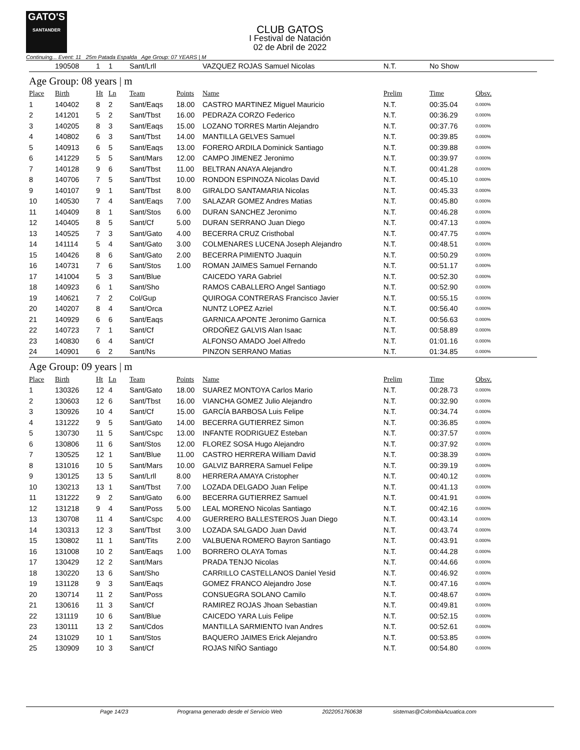GATO'S
SANTANDER
CLUB GATOS
I Festival de Natación
02 de Abril de 2022
Continuing... Event: 11 25m Patada Espalda Age Group: 07 YEARS | M
| | 190508 | 1 | 1 | Sant/Lrll | | VAZQUEZ ROJAS Samuel Nicolas | N.T. | No Show | |
Age Group: 08 years | m
| Place | Birth | Ht | Ln | Team | Points | Name | Prelim | Time | Obsv. |
| 1 | 140402 | 8 | 2 | Sant/Eaqs | 18.00 | CASTRO MARTINEZ Miguel Mauricio | N.T. | 00:35.04 | 0.000% |
| 2 | 141201 | 5 | 2 | Sant/Tbst | 16.00 | PEDRAZA CORZO Federico | N.T. | 00:36.29 | 0.000% |
| 3 | 140205 | 8 | 3 | Sant/Eaqs | 15.00 | LOZANO TORRES Martin Alejandro | N.T. | 00:37.76 | 0.000% |
| 4 | 140802 | 6 | 3 | Sant/Tbst | 14.00 | MANTILLA GELVES Samuel | N.T. | 00:39.85 | 0.000% |
| 5 | 140913 | 6 | 5 | Sant/Eaqs | 13.00 | FORERO ARDILA Dominick Santiago | N.T. | 00:39.88 | 0.000% |
| 6 | 141229 | 5 | 5 | Sant/Mars | 12.00 | CAMPO JIMENEZ Jeronimo | N.T. | 00:39.97 | 0.000% |
| 7 | 140128 | 9 | 6 | Sant/Tbst | 11.00 | BELTRAN ANAYA Alejandro | N.T. | 00:41.28 | 0.000% |
| 8 | 140706 | 7 | 5 | Sant/Tbst | 10.00 | RONDON ESPINOZA Nicolas David | N.T. | 00:45.10 | 0.000% |
| 9 | 140107 | 9 | 1 | Sant/Tbst | 8.00 | GIRALDO SANTAMARIA Nicolas | N.T. | 00:45.33 | 0.000% |
| 10 | 140530 | 7 | 4 | Sant/Eaqs | 7.00 | SALAZAR GOMEZ Andres Matias | N.T. | 00:45.80 | 0.000% |
| 11 | 140409 | 8 | 1 | Sant/Stos | 6.00 | DURAN SANCHEZ Jeronimo | N.T. | 00:46.28 | 0.000% |
| 12 | 140405 | 8 | 5 | Sant/Cf | 5.00 | DURAN SERRANO Juan Diego | N.T. | 00:47.13 | 0.000% |
| 13 | 140525 | 7 | 3 | Sant/Gato | 4.00 | BECERRA CRUZ Cristhobal | N.T. | 00:47.75 | 0.000% |
| 14 | 141114 | 5 | 4 | Sant/Gato | 3.00 | COLMENARES LUCENA Joseph Alejandro | N.T. | 00:48.51 | 0.000% |
| 15 | 140426 | 8 | 6 | Sant/Gato | 2.00 | BECERRA PIMIENTO Juaquin | N.T. | 00:50.29 | 0.000% |
| 16 | 140731 | 7 | 6 | Sant/Stos | 1.00 | ROMAN JAIMES Samuel Fernando | N.T. | 00:51.17 | 0.000% |
| 17 | 141004 | 5 | 3 | Sant/Blue | | CAICEDO YARA Gabriel | N.T. | 00:52.30 | 0.000% |
| 18 | 140923 | 6 | 1 | Sant/Sho | | RAMOS CABALLERO Angel Santiago | N.T. | 00:52.90 | 0.000% |
| 19 | 140621 | 7 | 2 | Col/Gup | | QUIROGA CONTRERAS Francisco Javier | N.T. | 00:55.15 | 0.000% |
| 20 | 140207 | 8 | 4 | Sant/Orca | | NUNTZ LOPEZ Azriel | N.T. | 00:56.40 | 0.000% |
| 21 | 140929 | 6 | 6 | Sant/Eaqs | | GARNICA APONTE Jeronimo Garnica | N.T. | 00:56.63 | 0.000% |
| 22 | 140723 | 7 | 1 | Sant/Cf | | ORDOÑEZ GALVIS Alan Isaac | N.T. | 00:58.89 | 0.000% |
| 23 | 140830 | 6 | 4 | Sant/Cf | | ALFONSO AMADO Joel Alfredo | N.T. | 01:01.16 | 0.000% |
| 24 | 140901 | 6 | 2 | Sant/Ns | | PINZON SERRANO Matias | N.T. | 01:34.85 | 0.000% |
Age Group: 09 years | m
| Place | Birth | Ht | Ln | Team | Points | Name | Prelim | Time | Obsv. |
| 1 | 130326 | 12 | 4 | Sant/Gato | 18.00 | SUAREZ MONTOYA Carlos Mario | N.T. | 00:28.73 | 0.000% |
| 2 | 130603 | 12 | 6 | Sant/Tbst | 16.00 | VIANCHA GOMEZ Julio Alejandro | N.T. | 00:32.90 | 0.000% |
| 3 | 130926 | 10 | 4 | Sant/Cf | 15.00 | GARCÍA BARBOSA Luis Felipe | N.T. | 00:34.74 | 0.000% |
| 4 | 131222 | 9 | 5 | Sant/Gato | 14.00 | BECERRA GUTIERREZ Simon | N.T. | 00:36.85 | 0.000% |
| 5 | 130730 | 11 | 5 | Sant/Cspc | 13.00 | INFANTE RODRIGUEZ Esteban | N.T. | 00:37.57 | 0.000% |
| 6 | 130806 | 11 | 6 | Sant/Stos | 12.00 | FLOREZ SOSA Hugo Alejandro | N.T. | 00:37.92 | 0.000% |
| 7 | 130525 | 12 | 1 | Sant/Blue | 11.00 | CASTRO HERRERA William David | N.T. | 00:38.39 | 0.000% |
| 8 | 131016 | 10 | 5 | Sant/Mars | 10.00 | GALVIZ BARRERA Samuel Felipe | N.T. | 00:39.19 | 0.000% |
| 9 | 130125 | 13 | 5 | Sant/Lrll | 8.00 | HERRERA AMAYA Cristopher | N.T. | 00:40.12 | 0.000% |
| 10 | 130213 | 13 | 1 | Sant/Tbst | 7.00 | LOZADA DELGADO Juan Felipe | N.T. | 00:41.13 | 0.000% |
| 11 | 131222 | 9 | 2 | Sant/Gato | 6.00 | BECERRA GUTIERREZ Samuel | N.T. | 00:41.91 | 0.000% |
| 12 | 131218 | 9 | 4 | Sant/Poss | 5.00 | LEAL MORENO Nicolas Santiago | N.T. | 00:42.16 | 0.000% |
| 13 | 130708 | 11 | 4 | Sant/Cspc | 4.00 | GUERRERO BALLESTEROS Juan Diego | N.T. | 00:43.14 | 0.000% |
| 14 | 130313 | 12 | 3 | Sant/Tbst | 3.00 | LOZADA SALGADO Juan David | N.T. | 00:43.74 | 0.000% |
| 15 | 130802 | 11 | 1 | Sant/Tits | 2.00 | VALBUENA ROMERO Bayron Santiago | N.T. | 00:43.91 | 0.000% |
| 16 | 131008 | 10 | 2 | Sant/Eaqs | 1.00 | BORRERO OLAYA Tomas | N.T. | 00:44.28 | 0.000% |
| 17 | 130429 | 12 | 2 | Sant/Mars | | PRADA TENJO Nicolas | N.T. | 00:44.66 | 0.000% |
| 18 | 130220 | 13 | 6 | Sant/Sho | | CARRILLO CASTELLANOS Daniel Yesid | N.T. | 00:46.92 | 0.000% |
| 19 | 131128 | 9 | 3 | Sant/Eaqs | | GOMEZ FRANCO Alejandro Jose | N.T. | 00:47.16 | 0.000% |
| 20 | 130714 | 11 | 2 | Sant/Poss | | CONSUEGRA SOLANO Camilo | N.T. | 00:48.67 | 0.000% |
| 21 | 130616 | 11 | 3 | Sant/Cf | | RAMIREZ ROJAS Jhoan Sebastian | N.T. | 00:49.81 | 0.000% |
| 22 | 131119 | 10 | 6 | Sant/Blue | | CAICEDO YARA Luis Felipe | N.T. | 00:52.15 | 0.000% |
| 23 | 130111 | 13 | 2 | Sant/Cdos | | MANTILLA SARMIENTO Ivan Andres | N.T. | 00:52.61 | 0.000% |
| 24 | 131029 | 10 | 1 | Sant/Stos | | BAQUERO JAIMES Erick Alejandro | N.T. | 00:53.85 | 0.000% |
| 25 | 130909 | 10 | 3 | Sant/Cf | | ROJAS NIÑO Santiago | N.T. | 00:54.80 | 0.000% |
Page 14/23 Programa generado desde el Servicio Web 2022051760638 sistemas@ColombiaAcuatica.com